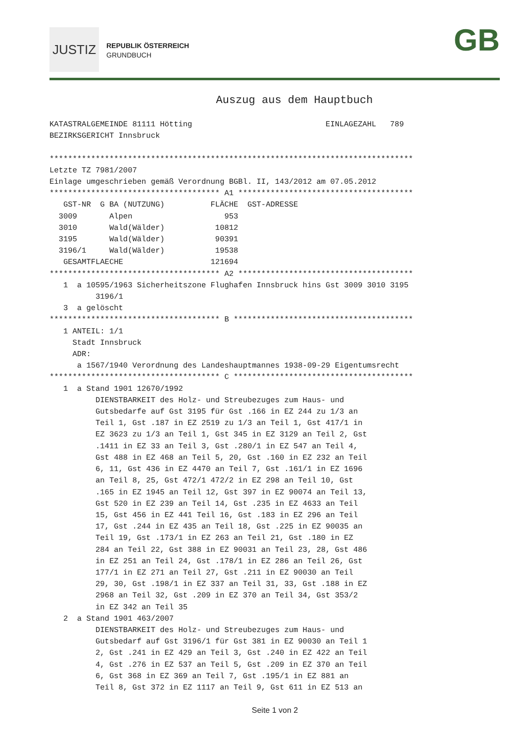JUSTIZ
REPUBLIK ÖSTERREICH
GRUNDBUCH
GB
Auszug aus dem Hauptbuch
KATASTRALGEMEINDE 81111 Hötting                             EINLAGEZAHL   789
BEZIRKSGERICHT Innsbruck

*******************************************************************************
Letzte TZ 7981/2007
Einlage umgeschrieben gemäß Verordnung BGBl. II, 143/2012 am 07.05.2012
************************************* A1 **************************************
   GST-NR  G BA (NUTZUNG)          FLÄCHE  GST-ADRESSE
  3009       Alpen                    953
  3010       Wald(Wälder)           10812
  3195       Wald(Wälder)           90391
  3196/1     Wald(Wälder)           19538
   GESAMTFLAECHE                   121694
************************************* A2 **************************************
   1  a 10595/1963 Sicherheitszone Flughafen Innsbruck hins Gst 3009 3010 3195
          3196/1
   3  a gelöscht
************************************* B ***************************************
   1 ANTEIL: 1/1
     Stadt Innsbruck
     ADR:
      a 1567/1940 Verordnung des Landeshauptmannes 1938-09-29 Eigentumsrecht
************************************* C ***************************************
   1  a Stand 1901 12670/1992
          DIENSTBARKEIT des Holz- und Streubezuges zum Haus- und
          Gutsbedarfe auf Gst 3195 für Gst .166 in EZ 244 zu 1/3 an
          Teil 1, Gst .187 in EZ 2519 zu 1/3 an Teil 1, Gst 417/1 in
          EZ 3623 zu 1/3 an Teil 1, Gst 345 in EZ 3129 an Teil 2, Gst
          .1411 in EZ 33 an Teil 3, Gst .280/1 in EZ 547 an Teil 4,
          Gst 488 in EZ 468 an Teil 5, 20, Gst .160 in EZ 232 an Teil
          6, 11, Gst 436 in EZ 4470 an Teil 7, Gst .161/1 in EZ 1696
          an Teil 8, 25, Gst 472/1 472/2 in EZ 298 an Teil 10, Gst
          .165 in EZ 1945 an Teil 12, Gst 397 in EZ 90074 an Teil 13,
          Gst 520 in EZ 239 an Teil 14, Gst .235 in EZ 4633 an Teil
          15, Gst 456 in EZ 441 Teil 16, Gst .183 in EZ 296 an Teil
          17, Gst .244 in EZ 435 an Teil 18, Gst .225 in EZ 90035 an
          Teil 19, Gst .173/1 in EZ 263 an Teil 21, Gst .180 in EZ
          284 an Teil 22, Gst 388 in EZ 90031 an Teil 23, 28, Gst 486
          in EZ 251 an Teil 24, Gst .178/1 in EZ 286 an Teil 26, Gst
          177/1 in EZ 271 an Teil 27, Gst .211 in EZ 90030 an Teil
          29, 30, Gst .198/1 in EZ 337 an Teil 31, 33, Gst .188 in EZ
          2968 an Teil 32, Gst .209 in EZ 370 an Teil 34, Gst 353/2
          in EZ 342 an Teil 35
   2  a Stand 1901 463/2007
          DIENSTBARKEIT des Holz- und Streubezuges zum Haus- und
          Gutsbedarf auf Gst 3196/1 für Gst 381 in EZ 90030 an Teil 1
          2, Gst .241 in EZ 429 an Teil 3, Gst .240 in EZ 422 an Teil
          4, Gst .276 in EZ 537 an Teil 5, Gst .209 in EZ 370 an Teil
          6, Gst 368 in EZ 369 an Teil 7, Gst .195/1 in EZ 881 an
          Teil 8, Gst 372 in EZ 1117 an Teil 9, Gst 611 in EZ 513 an
Seite 1 von 2